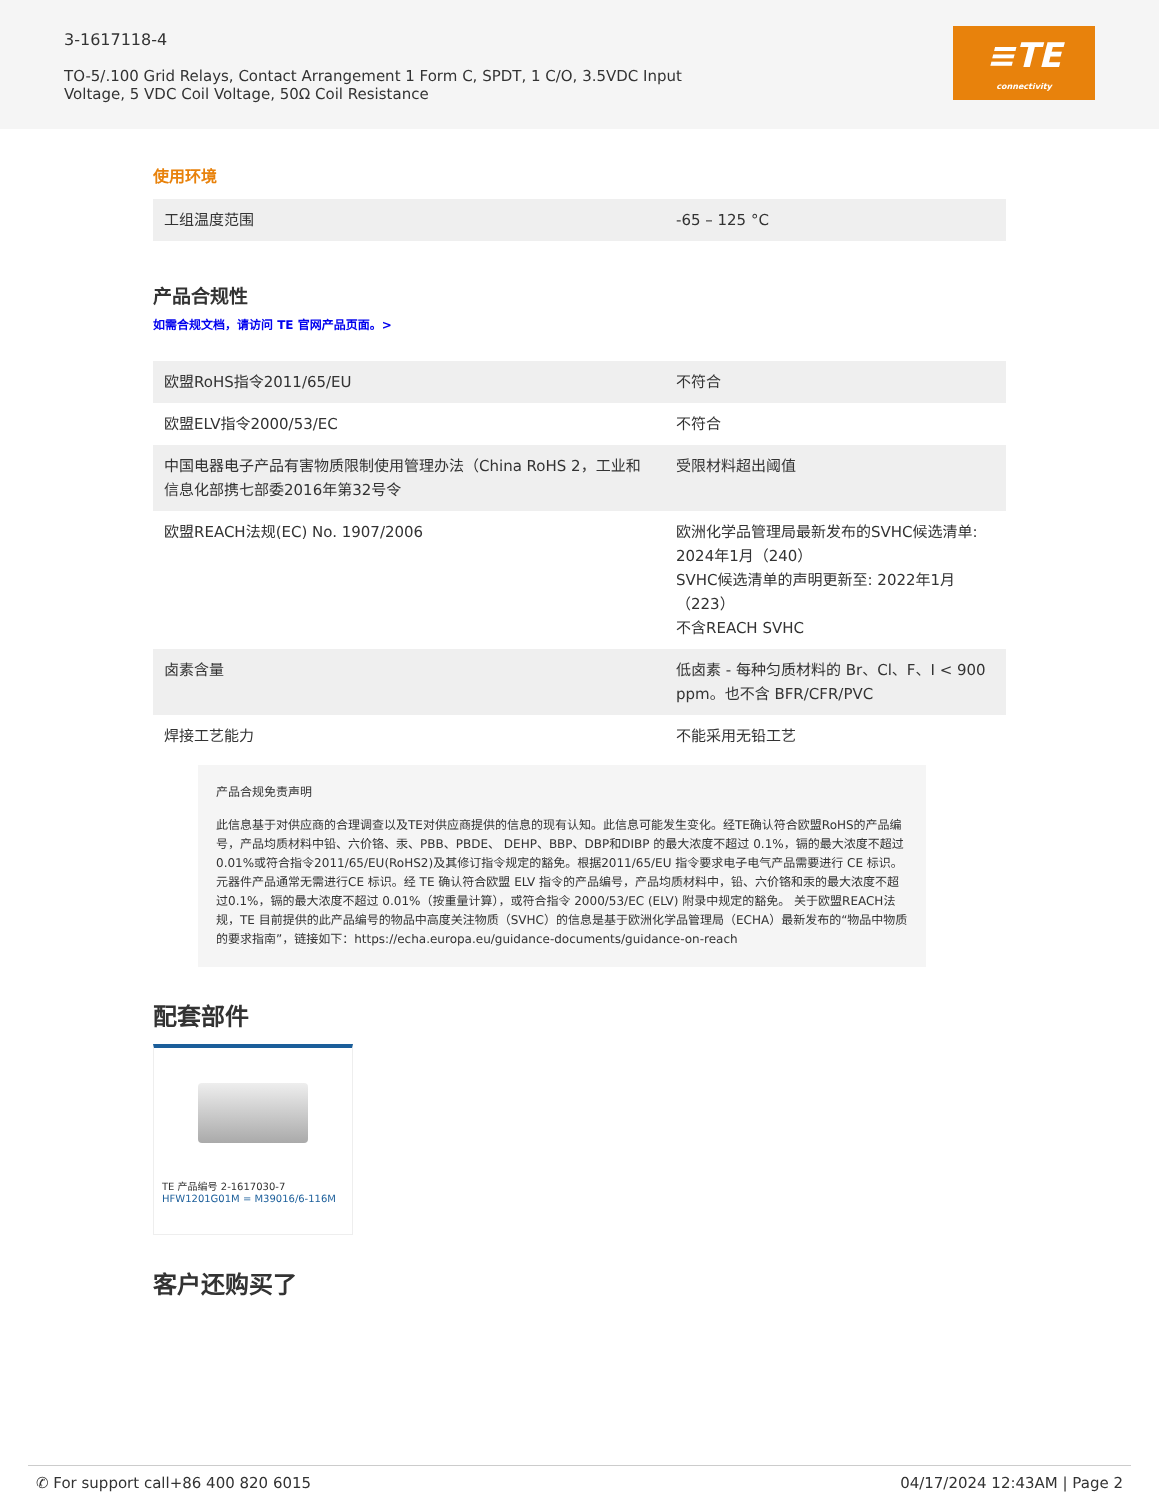3-1617118-4
TO-5/.100 Grid Relays, Contact Arrangement 1 Form C, SPDT, 1 C/O, 3.5VDC Input
Voltage, 5 VDC Coil Voltage, 50Ω Coil Resistance
≡TE
connectivity
使用环境
| 工组温度范围 | -65 – 125 °C |
产品合规性
如需合规文档，请访问 TE 官网产品页面。>
| 欧盟RoHS指令2011/65/EU | 不符合 |
| 欧盟ELV指令2000/53/EC | 不符合 |
| 中国电器电子产品有害物质限制使用管理办法（China RoHS 2，工业和信息化部携七部委2016年第32号令 | 受限材料超出阈值 |
| 欧盟REACH法规(EC) No. 1907/2006 | 欧洲化学品管理局最新发布的SVHC候选清单: 2024年1月（240） SVHC候选清单的声明更新至: 2022年1月（223） 不含REACH SVHC |
| 卤素含量 | 低卤素 - 每种匀质材料的 Br、Cl、F、I < 900 ppm。也不含 BFR/CFR/PVC |
| 焊接工艺能力 | 不能采用无铅工艺 |
产品合规免责声明
此信息基于对供应商的合理调查以及TE对供应商提供的信息的现有认知。此信息可能发生变化。经TE确认符合欧盟RoHS的产品编号，产品均质材料中铅、六价铬、汞、PBB、PBDE、 DEHP、BBP、DBP和DIBP 的最大浓度不超过 0.1%，镉的最大浓度不超过 0.01%或符合指令2011/65/EU(RoHS2)及其修订指令规定的豁免。根据2011/65/EU 指令要求电子电气产品需要进行 CE 标识。元器件产品通常无需进行CE 标识。经 TE 确认符合欧盟 ELV 指令的产品编号，产品均质材料中，铅、六价铬和汞的最大浓度不超过0.1%，镉的最大浓度不超过 0.01%（按重量计算），或符合指令 2000/53/EC (ELV) 附录中规定的豁免。 关于欧盟REACH法规，TE 目前提供的此产品编号的物品中高度关注物质（SVHC）的信息是基于欧洲化学品管理局（ECHA）最新发布的“物品中物质的要求指南”，链接如下：https://echa.europa.eu/guidance-documents/guidance-on-reach
配套部件
TE 产品编号 2-1617030-7
HFW1201G01M = M39016/6-116M
客户还购买了
✆ For support call+86 400 820 6015 04/17/2024 12:43AM | Page 2